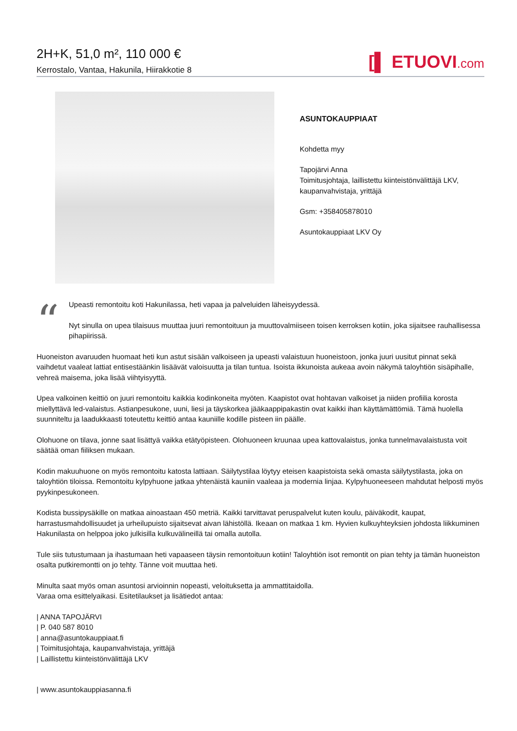2H+K, 51,0 m², 110 000 €
Kerrostalo, Vantaa, Hakunila, Hiirakkotie 8
[▌ ETUOVI.com
ASUNTOKAUPPIAAT
Kohdetta myy
Tapojärvi Anna
Toimitusjohtaja, laillistettu kiinteistönvälittäjä LKV, kaupanvahvistaja, yrittäjä
Gsm: +358405878010
Asuntokauppiaat LKV Oy
“
Upeasti remontoitu koti Hakunilassa, heti vapaa ja palveluiden läheisyydessä.
Nyt sinulla on upea tilaisuus muuttaa juuri remontoituun ja muuttovalmiiseen toisen kerroksen kotiin, joka sijaitsee rauhallisessa pihapiirissä.
Huoneiston avaruuden huomaat heti kun astut sisään valkoiseen ja upeasti valaistuun huoneistoon, jonka juuri uusitut pinnat sekä vaihdetut vaaleat lattiat entisestäänkin lisäävät valoisuutta ja tilan tuntua. Isoista ikkunoista aukeaa avoin näkymä taloyhtiön sisäpihalle, vehreä maisema, joka lisää viihtyisyyttä.
Upea valkoinen keittiö on juuri remontoitu kaikkia kodinkoneita myöten. Kaapistot ovat hohtavan valkoiset ja niiden profiilia korosta miellyttävä led-valaistus. Astianpesukone, uuni, liesi ja täyskorkea jääkaappipakastin ovat kaikki ihan käyttämättömiä. Tämä huolella suunniteltu ja laadukkaasti toteutettu keittiö antaa kauniille kodille pisteen iin päälle.
Olohuone on tilava, jonne saat lisättyä vaikka etätyöpisteen. Olohuoneen kruunaa upea kattovalaistus, jonka tunnelmavalaistusta voit säätää oman fiiliksen mukaan.
Kodin makuuhuone on myös remontoitu katosta lattiaan. Säilytystilaa löytyy eteisen kaapistoista sekä omasta säilytystilasta, joka on taloyhtiön tiloissa. Remontoitu kylpyhuone jatkaa yhtenäistä kauniin vaaleaa ja modernia linjaa. Kylpyhuoneeseen mahdutat helposti myös pyykinpesukoneen.
Kodista bussipysäkille on matkaa ainoastaan 450 metriä. Kaikki tarvittavat peruspalvelut kuten koulu, päiväkodit, kaupat, harrastusmahdollisuudet ja urheilupuisto sijaitsevat aivan lähistöllä. Ikeaan on matkaa 1 km. Hyvien kulkuyhteyksien johdosta liikkuminen Hakunilasta on helppoa joko julkisilla kulkuvälineillä tai omalla autolla.
Tule siis tutustumaan ja ihastumaan heti vapaaseen täysin remontoituun kotiin! Taloyhtiön isot remontit on pian tehty ja tämän huoneiston osalta putkiremontti on jo tehty. Tänne voit muuttaa heti.
Minulta saat myös oman asuntosi arvioinnin nopeasti, veloituksetta ja ammattitaidolla.
Varaa oma esittelyaikasi. Esitetilaukset ja lisätiedot antaa:
| ANNA TAPOJÄRVI
| P. 040 587 8010
| anna@asuntokauppiaat.fi
| Toimitusjohtaja, kaupanvahvistaja, yrittäjä
| Laillistettu kiinteistönvälittäjä LKV
| www.asuntokauppiasanna.fi